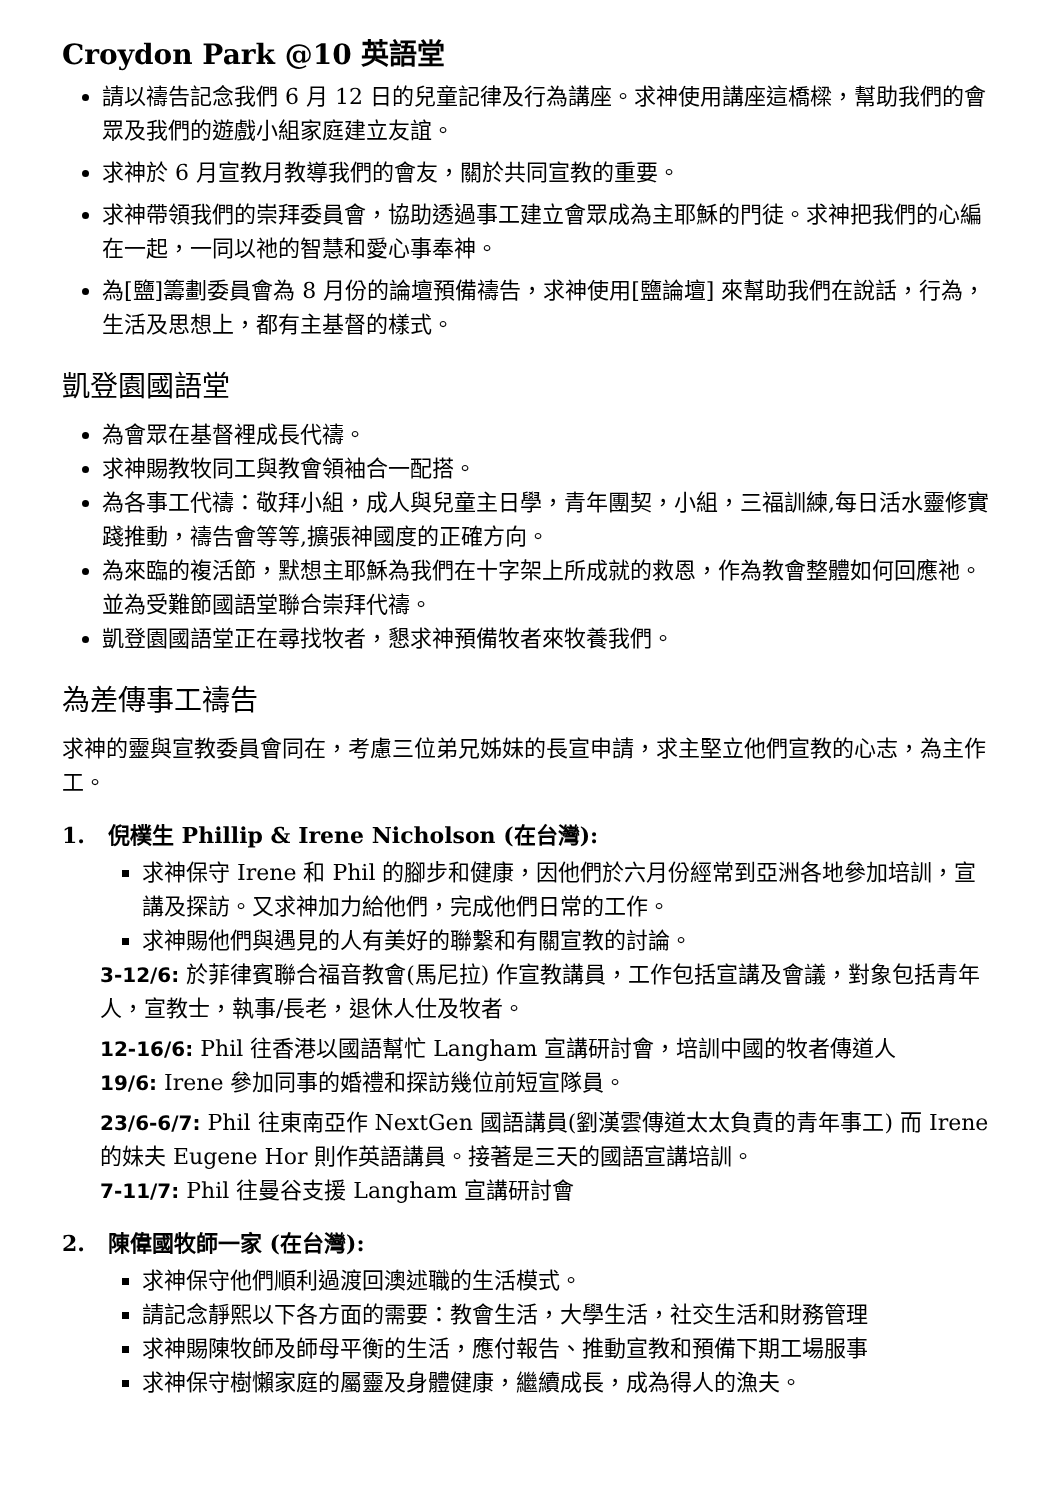Croydon Park @10 英語堂
請以禱告記念我們 6 月 12 日的兒童記律及行為講座。求神使用講座這橋樑，幫助我們的會眾及我們的遊戲小組家庭建立友誼。
求神於 6 月宣教月教導我們的會友，關於共同宣教的重要。
求神帶領我們的崇拜委員會，協助透過事工建立會眾成為主耶穌的門徒。求神把我們的心編在一起，一同以祂的智慧和愛心事奉神。
為[鹽]籌劃委員會為 8 月份的論壇預備禱告，求神使用[鹽論壇] 來幫助我們在說話，行為，生活及思想上，都有主基督的樣式。
凱登園國語堂
為會眾在基督裡成長代禱。
求神賜教牧同工與教會領袖合一配搭。
為各事工代禱：敬拜小組，成人與兒童主日學，青年團契，小組，三福訓練,每日活水靈修實踐推動，禱告會等等,擴張神國度的正確方向。
為來臨的複活節，默想主耶穌為我們在十字架上所成就的救恩，作為教會整體如何回應祂。並為受難節國語堂聯合崇拜代禱。
凱登園國語堂正在尋找牧者，懇求神預備牧者來牧養我們。
為差傳事工禱告
求神的靈與宣教委員會同在，考慮三位弟兄姊妹的長宣申請，求主堅立他們宣教的心志，為主作工。
1. 倪樸生 Phillip & Irene Nicholson (在台灣):
求神保守 Irene 和 Phil 的腳步和健康，因他們於六月份經常到亞洲各地參加培訓，宣講及探訪。又求神加力給他們，完成他們日常的工作。
求神賜他們與遇見的人有美好的聯繫和有關宣教的討論。
3-12/6: 於菲律賓聯合福音教會(馬尼拉) 作宣教講員，工作包括宣講及會議，對象包括青年人，宣教士，執事/長老，退休人仕及牧者。
12-16/6: Phil 往香港以國語幫忙 Langham 宣講研討會，培訓中國的牧者傳道人
19/6: Irene 參加同事的婚禮和探訪幾位前短宣隊員。
23/6-6/7: Phil 往東南亞作 NextGen 國語講員(劉漢雲傳道太太負責的青年事工) 而 Irene 的妹夫 Eugene Hor 則作英語講員。接著是三天的國語宣講培訓。
7-11/7: Phil 往曼谷支援 Langham 宣講研討會
2. 陳偉國牧師一家 (在台灣):
求神保守他們順利過渡回澳述職的生活模式。
請記念靜熙以下各方面的需要：教會生活，大學生活，社交生活和財務管理
求神賜陳牧師及師母平衡的生活，應付報告、推動宣教和預備下期工場服事
求神保守樹懶家庭的屬靈及身體健康，繼續成長，成為得人的漁夫。